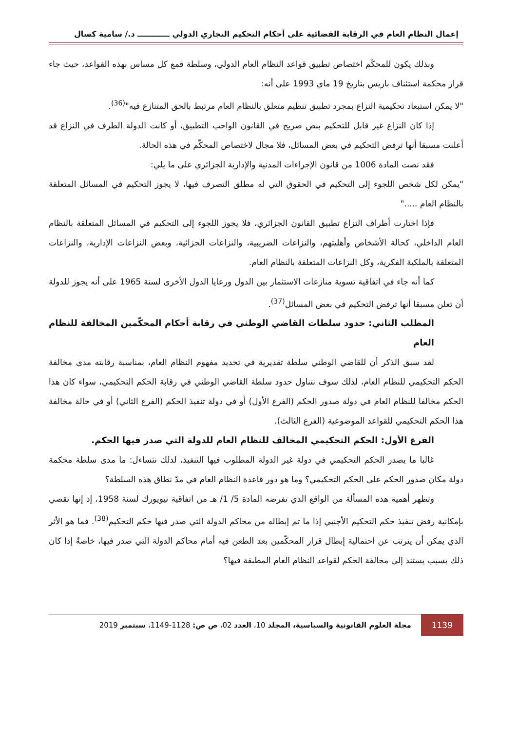إعمال النظام العام في الرقابة القضائية على أحكام التحكيم التجاري الدولي ــــــــــــ د./ سامية كسال
وبذلك يكون للمحكّم اختصاص تطبيق قواعد النظام العام الدولي، وسلطة قمع كل مساس بهذه القواعد، حيث جاء قرار محكمة استئناف باريس بتاريخ 19 ماي 1993 على أنه:
"لا يمكن استبعاد تحكيمية النزاع بمجرد تطبيق تنظيم متعلق بالنظام العام مرتبط بالحق المتنازع فيه"<sup>(36)</sup>.
إذا كان النزاع غير قابل للتحكيم بنص صريح في القانون الواجب التطبيق، أو كانت الدولة الطرف في النزاع قد أعلنت مسبقا أنها ترفض التحكيم في بعض المسائل، فلا مجال لاختصاص المحكّم في هذه الحالة.
فقد نصت المادة 1006 من قانون الإجراءات المدنية والإدارية الجزائري على ما يلي:
"يمكن لكل شخص اللجوء إلى التحكيم في الحقوق التي له مطلق التصرف فيها، لا يجوز التحكيم في المسائل المتعلقة بالنظام العام ....."
فإذا اختارت أطراف النزاع تطبيق القانون الجزائري، فلا يجوز اللجوء إلى التحكيم في المسائل المتعلقة بالنظام العام الداخلي، كحالة الأشخاص وأهليتهم، والنزاعات الضريبية، والنزاعات الجزائية، وبعض النزاعات الإدارية، والنزاعات المتعلقة بالملكية الفكرية، وكل النزاعات المتعلقة بالنظام العام.
كما أنه جاء في اتفاقية تسوية منازعات الاستثمار بين الدول ورعايا الدول الأخرى لسنة 1965 على أنه يجوز للدولة أن تعلن مسبقا أنها ترفض التحكيم في بعض المسائل<sup>(37)</sup>.
المطلب الثاني: حدود سلطات القاضي الوطني في رقابة أحكام المحكّمين المخالفة للنظام العام
لقد سبق الذكر أن للقاضي الوطني سلطة تقديرية في تحديد مفهوم النظام العام، بمناسبة رقابته مدى مخالفة الحكم التحكيمي للنظام العام، لذلك سوف نتناول حدود سلطة القاضي الوطني في رقابة الحكم التحكيمي، سواء كان هذا الحكم مخالفا للنظام العام في دولة صدور الحكم (الفرع الأول) أو في دولة تنفيذ الحكم (الفرع الثاني) أو في حالة مخالفة هذا الحكم التحكيمي للقواعد الموضوعية (الفرع الثالث).
الفرع الأول: الحكم التحكيمي المخالف للنظام العام للدولة التي صدر فيها الحكم.
غالبا ما يصدر الحكم التحكيمي في دولة غير الدولة المطلوب فيها التنفيذ، لذلك نتساءل: ما مدى سلطة محكمة دولة مكان صدور الحكم على الحكم التحكيمي؟ وما هو دور قاعدة النظام العام في مدّ نطاق هذه السلطة؟
وتظهر أهمية هذه المسألة من الواقع الذي تفرضه المادة 5/ 1/ هـ من اتفاقية نيويورك لسنة 1958، إذ إنها تقضي بإمكانية رفض تنفيذ حكم التحكيم الأجنبي إذا ما تم إبطاله من محاكم الدولة التي صدر فيها حكم التحكيم<sup>(38)</sup>. فما هو الأثر الذي يمكن أن يترتب عن احتمالية إبطال قرار المحكّمين بعد الطعن فيه أمام محاكم الدولة التي صدر فيها، خاصةً إذا كان ذلك بسبب يستند إلى مخالفة الحكم لقواعد النظام العام المطبقة فيها؟
1139 مجلة العلوم القانونية والسياسية، المجلد 10، العدد 02، ص ص: 1128-1149، سبتمبر 2019